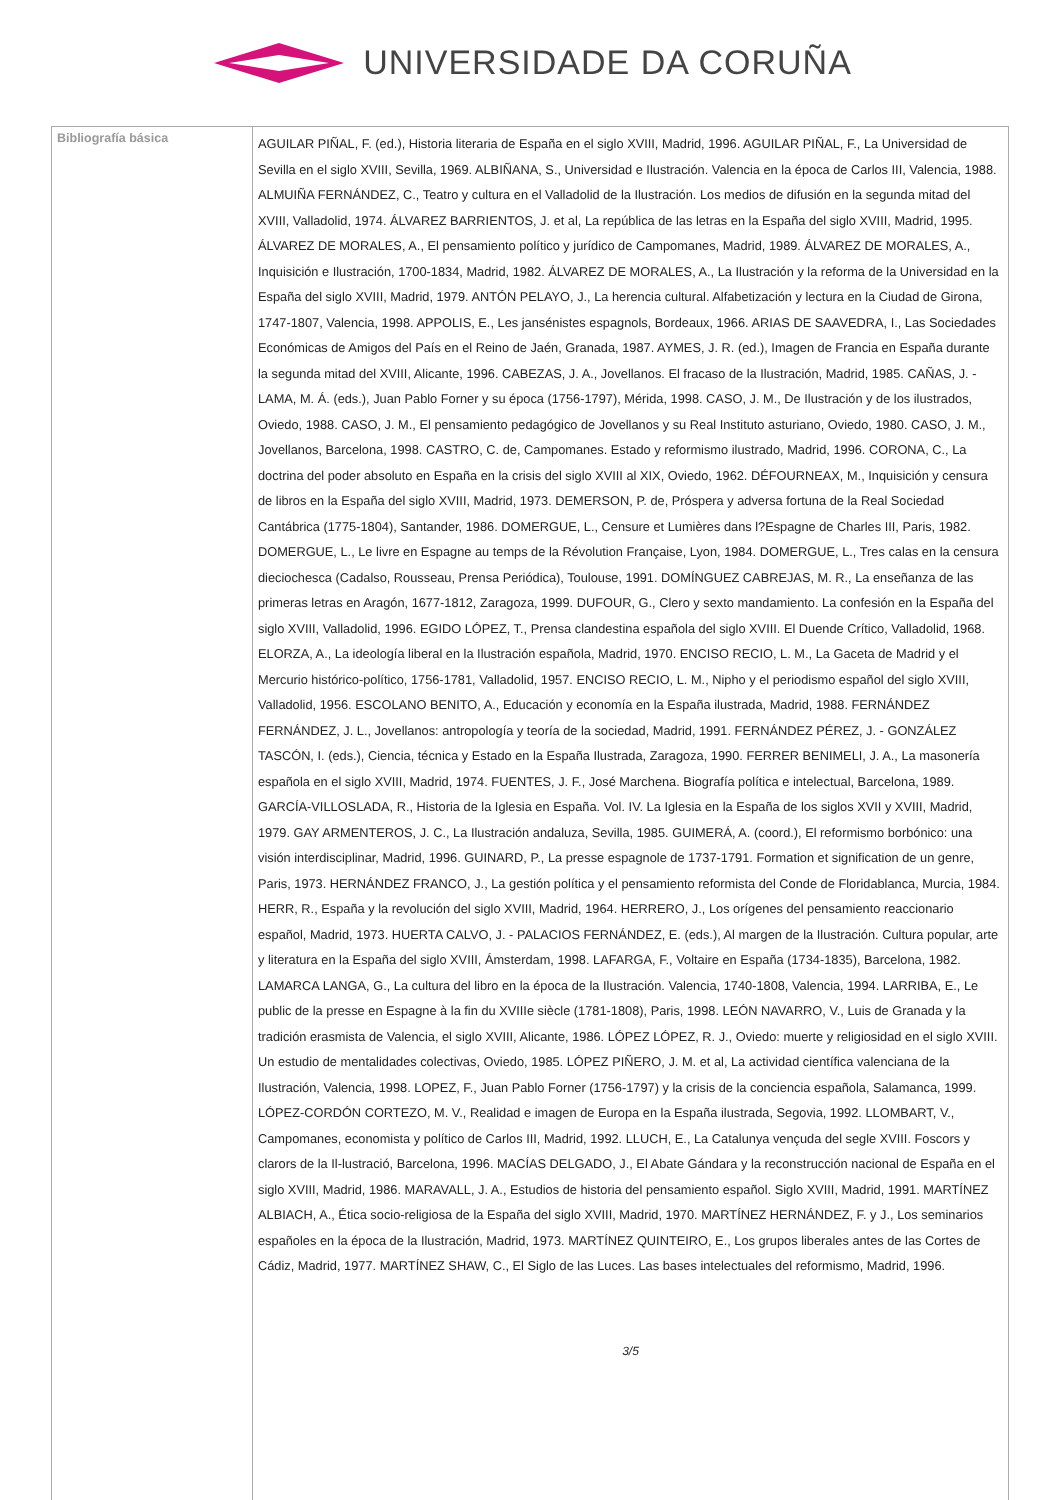UNIVERSIDADE DA CORUÑA
| Bibliografía básica | AGUILAR PIÑAL, F. (ed.), Historia literaria de España en el siglo XVIII, Madrid, 1996. AGUILAR PIÑAL, F., La Universidad de Sevilla en el siglo XVIII, Sevilla, 1969. ALBIÑANA, S., Universidad e Ilustración. Valencia en la época de Carlos III, Valencia, 1988. ALMUIÑA FERNÁNDEZ, C., Teatro y cultura en el Valladolid de la Ilustración. Los medios de difusión en la segunda mitad del XVIII, Valladolid, 1974. ÁLVAREZ BARRIENTOS, J. et al, La república de las letras en la España del siglo XVIII, Madrid, 1995. ÁLVAREZ DE MORALES, A., El pensamiento político y jurídico de Campomanes, Madrid, 1989. ÁLVAREZ DE MORALES, A., Inquisición e Ilustración, 1700-1834, Madrid, 1982. ÁLVAREZ DE MORALES, A., La Ilustración y la reforma de la Universidad en la España del siglo XVIII, Madrid, 1979. ANTÓN PELAYO, J., La herencia cultural. Alfabetización y lectura en la Ciudad de Girona, 1747-1807, Valencia, 1998. APPOLIS, E., Les jansénistes espagnols, Bordeaux, 1966. ARIAS DE SAAVEDRA, I., Las Sociedades Económicas de Amigos del País en el Reino de Jaén, Granada, 1987. AYMES, J. R. (ed.), Imagen de Francia en España durante la segunda mitad del XVIII, Alicante, 1996. CABEZAS, J. A., Jovellanos. El fracaso de la Ilustración, Madrid, 1985. CAÑAS, J. - LAMA, M. Á. (eds.), Juan Pablo Forner y su época (1756-1797), Mérida, 1998. CASO, J. M., De Ilustración y de los ilustrados, Oviedo, 1988. CASO, J. M., El pensamiento pedagógico de Jovellanos y su Real Instituto asturiano, Oviedo, 1980. CASO, J. M., Jovellanos, Barcelona, 1998. CASTRO, C. de, Campomanes. Estado y reformismo ilustrado, Madrid, 1996. CORONA, C., La doctrina del poder absoluto en España en la crisis del siglo XVIII al XIX, Oviedo, 1962. DÉFOURNEAX, M., Inquisición y censura de libros en la España del siglo XVIII, Madrid, 1973. DEMERSON, P. de, Próspera y adversa fortuna de la Real Sociedad Cantábrica (1775-1804), Santander, 1986. DOMERGUE, L., Censure et Lumières dans l?Espagne de Charles III, Paris, 1982. DOMERGUE, L., Le livre en Espagne au temps de la Révolution Française, Lyon, 1984. DOMERGUE, L., Tres calas en la censura dieciochesca (Cadalso, Rousseau, Prensa Periódica), Toulouse, 1991. DOMÍNGUEZ CABREJAS, M. R., La enseñanza de las primeras letras en Aragón, 1677-1812, Zaragoza, 1999. DUFOUR, G., Clero y sexto mandamiento. La confesión en la España del siglo XVIII, Valladolid, 1996. EGIDO LÓPEZ, T., Prensa clandestina española del siglo XVIII. El Duende Crítico, Valladolid, 1968. ELORZA, A., La ideología liberal en la Ilustración española, Madrid, 1970. ENCISO RECIO, L. M., La Gaceta de Madrid y el Mercurio histórico-político, 1756-1781, Valladolid, 1957. ENCISO RECIO, L. M., Nipho y el periodismo español del siglo XVIII, Valladolid, 1956. ESCOLANO BENITO, A., Educación y economía en la España ilustrada, Madrid, 1988. FERNÁNDEZ FERNÁNDEZ, J. L., Jovellanos: antropología y teoría de la sociedad, Madrid, 1991. FERNÁNDEZ PÉREZ, J. - GONZÁLEZ TASCÓN, I. (eds.), Ciencia, técnica y Estado en la España Ilustrada, Zaragoza, 1990. FERRER BENIMELI, J. A., La masonería española en el siglo XVIII, Madrid, 1974. FUENTES, J. F., José Marchena. Biografía política e intelectual, Barcelona, 1989. GARCÍA-VILLOSLADA, R., Historia de la Iglesia en España. Vol. IV. La Iglesia en la España de los siglos XVII y XVIII, Madrid, 1979. GAY ARMENTEROS, J. C., La Ilustración andaluza, Sevilla, 1985. GUIMERÁ, A. (coord.), El reformismo borbónico: una visión interdisciplinar, Madrid, 1996. GUINARD, P., La presse espagnole de 1737-1791. Formation et signification de un genre, Paris, 1973. HERNÁNDEZ FRANCO, J., La gestión política y el pensamiento reformista del Conde de Floridablanca, Murcia, 1984. HERR, R., España y la revolución del siglo XVIII, Madrid, 1964. HERRERO, J., Los orígenes del pensamiento reaccionario español, Madrid, 1973. HUERTA CALVO, J. - PALACIOS FERNÁNDEZ, E. (eds.), Al margen de la Ilustración. Cultura popular, arte y literatura en la España del siglo XVIII, Ámsterdam, 1998. LAFARGA, F., Voltaire en España (1734-1835), Barcelona, 1982. LAMARCA LANGA, G., La cultura del libro en la época de la Ilustración. Valencia, 1740-1808, Valencia, 1994. LARRIBA, E., Le public de la presse en Espagne à la fin du XVIIIe siècle (1781-1808), Paris, 1998. LEÓN NAVARRO, V., Luis de Granada y la tradición erasmista de Valencia, el siglo XVIII, Alicante, 1986. LÓPEZ LÓPEZ, R. J., Oviedo: muerte y religiosidad en el siglo XVIII. Un estudio de mentalidades colectivas, Oviedo, 1985. LÓPEZ PIÑERO, J. M. et al, La actividad científica valenciana de la Ilustración, Valencia, 1998. LOPEZ, F., Juan Pablo Forner (1756-1797) y la crisis de la conciencia española, Salamanca, 1999. LÓPEZ-CORDÓN CORTEZO, M. V., Realidad e imagen de Europa en la España ilustrada, Segovia, 1992. LLOMBART, V., Campomanes, economista y político de Carlos III, Madrid, 1992. LLUCH, E., La Catalunya vençuda del segle XVIII. Foscors y clarors de la Il-lustració, Barcelona, 1996. MACÍAS DELGADO, J., El Abate Gándara y la reconstrucción nacional de España en el siglo XVIII, Madrid, 1986. MARAVALL, J. A., Estudios de historia del pensamiento español. Siglo XVIII, Madrid, 1991. MARTÍNEZ ALBIACH, A., Ética socio-religiosa de la España del siglo XVIII, Madrid, 1970. MARTÍNEZ HERNÁNDEZ, F. y J., Los seminarios españoles en la época de la Ilustración, Madrid, 1973. MARTÍNEZ QUINTEIRO, E., Los grupos liberales antes de las Cortes de Cádiz, Madrid, 1977. MARTÍNEZ SHAW, C., El Siglo de las Luces. Las bases intelectuales del reformismo, Madrid, 1996. 3/5 |